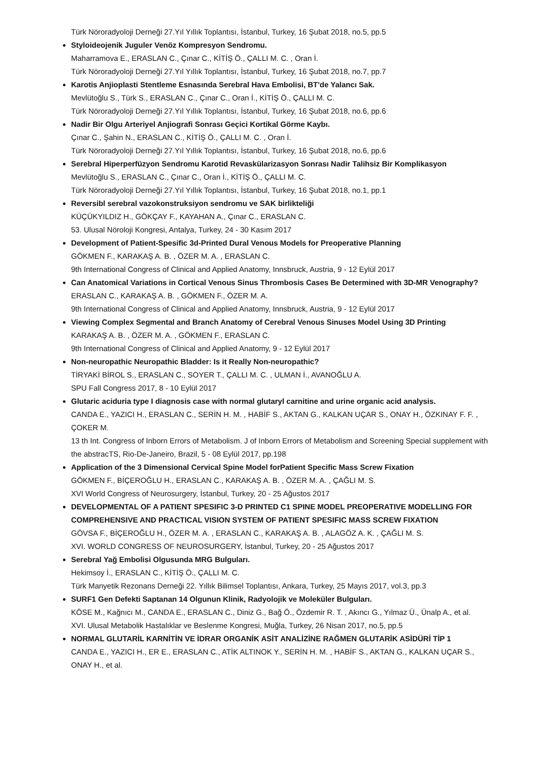Türk Nöroradyoloji Derneği 27.Yıl Yıllık Toplantısı, İstanbul, Turkey, 16 Şubat 2018, no.5, pp.5
Styloideojenik Juguler Venöz Kompresyon Sendromu.
Maharramova E., ERASLAN C., Çınar C., KİTİŞ Ö., ÇALLI M. C. , Oran İ.
Türk Nöroradyoloji Derneği 27.Yıl Yıllık Toplantısı, İstanbul, Turkey, 16 Şubat 2018, no.7, pp.7
Karotis Anjioplasti Stentleme Esnasında Serebral Hava Embolisi, BT'de Yalancı Sak.
Mevlütoğlu S., Türk S., ERASLAN C., Çınar C., Oran İ., KİTİŞ Ö., ÇALLI M. C.
Türk Nöroradyoloji Derneği 27.Yıl Yıllık Toplantısı, İstanbul, Turkey, 16 Şubat 2018, no.6, pp.6
Nadir Bir Olgu Arteriyel Anjiografi Sonrası Geçici Kortikal Görme Kaybı.
Çınar C., Şahin N., ERASLAN C., KİTİŞ Ö., ÇALLI M. C. , Oran İ.
Türk Nöroradyoloji Derneği 27.Yıl Yıllık Toplantısı, İstanbul, Turkey, 16 Şubat 2018, no.6, pp.6
Serebral Hiperperfüzyon Sendromu Karotid Revaskülarizasyon Sonrası Nadir Talihsiz Bir Komplikasyon
Mevlütoğlu S., ERASLAN C., Çınar C., Oran İ., KİTİŞ Ö., ÇALLI M. C.
Türk Nöroradyoloji Derneği 27.Yıl Yıllık Toplantısı, İstanbul, Turkey, 16 Şubat 2018, no.1, pp.1
Reversibl serebral vazokonstruksiyon sendromu ve SAK birlikteliği
KÜÇÜKYILDIZ H., GÖKÇAY F., KAYAHAN A., Çınar C., ERASLAN C.
53. Ulusal Nöroloji Kongresi, Antalya, Turkey, 24 - 30 Kasım 2017
Development of Patient-Spesific 3d-Printed Dural Venous Models for Preoperative Planning
GÖKMEN F., KARAKAŞ A. B. , ÖZER M. A. , ERASLAN C.
9th International Congress of Clinical and Applied Anatomy, Innsbruck, Austria, 9 - 12 Eylül 2017
Can Anatomical Variations in Cortical Venous Sinus Thrombosis Cases Be Determined with 3D-MR Venography?
ERASLAN C., KARAKAŞ A. B. , GÖKMEN F., ÖZER M. A.
9th International Congress of Clinical and Applied Anatomy, Innsbruck, Austria, 9 - 12 Eylül 2017
Viewing Complex Segmental and Branch Anatomy of Cerebral Venous Sinuses Model Using 3D Printing
KARAKAŞ A. B. , ÖZER M. A. , GÖKMEN F., ERASLAN C.
9th International Congress of Clinical and Applied Anatomy, 9 - 12 Eylül 2017
Non-neuropathic Neuropathic Bladder: Is it Really Non-neuropathic?
TİRYAKİ BİROL S., ERASLAN C., SOYER T., ÇALLI M. C. , ULMAN İ., AVANOĞLU A.
SPU Fall Congress 2017, 8 - 10 Eylül 2017
Glutaric aciduria type I diagnosis case with normal glutaryl carnitine and urine organic acid analysis.
CANDA E., YAZICI H., ERASLAN C., SERİN H. M. , HABİF S., AKTAN G., KALKAN UÇAR S., ONAY H., ÖZKINAY F. F. , ÇOKER M.
13 th Int. Congress of Inborn Errors of Metabolism. J of Inborn Errors of Metabolism and Screening Special supplement with the abstracTS, Rio-De-Janeiro, Brazil, 5 - 08 Eylül 2017, pp.198
Application of the 3 Dimensional Cervical Spine Model forPatient Specific Mass Screw Fixation
GÖKMEN F., BİÇEROĞLU H., ERASLAN C., KARAKAŞ A. B. , ÖZER M. A. , ÇAĞLI M. S.
XVI World Congress of Neurosurgery, İstanbul, Turkey, 20 - 25 Ağustos 2017
DEVELOPMENTAL OF A PATIENT SPESIFIC 3-D PRINTED C1 SPINE MODEL PREOPERATIVE MODELLING FOR COMPREHENSIVE AND PRACTICAL VISION SYSTEM OF PATIENT SPESIFIC MASS SCREW FIXATION
GÖVSA F., BİÇEROĞLU H., ÖZER M. A. , ERASLAN C., KARAKAŞ A. B. , ALAGÖZ A. K. , ÇAĞLI M. S.
XVI. WORLD CONGRESS OF NEUROSURGERY, İstanbul, Turkey, 20 - 25 Ağustos 2017
Serebral Yağ Embolisi Olgusunda MRG Bulguları.
Hekimsoy İ., ERASLAN C., KİTİŞ Ö., ÇALLI M. C.
Türk Manyetik Rezonans Derneği 22. Yıllık Bilimsel Toplantısı, Ankara, Turkey, 25 Mayıs 2017, vol.3, pp.3
SURF1 Gen Defekti Saptanan 14 Olgunun Klinik, Radyolojik ve Moleküler Bulguları.
KÖSE M., Kağnıcı M., CANDA E., ERASLAN C., Diniz G., Bağ Ö., Özdemir R. T. , Akıncı G., Yılmaz Ü., Ünalp A., et al.
XVI. Ulusal Metabolik Hastalıklar ve Beslenme Kongresi, Muğla, Turkey, 26 Nisan 2017, no.5, pp.5
NORMAL GLUTARİL KARNİTİN VE İDRAR ORGANİK ASİT ANALİZİNE RAĞMEN GLUTARİK ASİDÜRİ TİP 1
CANDA E., YAZICI H., ER E., ERASLAN C., ATİK ALTINOK Y., SERİN H. M. , HABİF S., AKTAN G., KALKAN UÇAR S., ONAY H., et al.